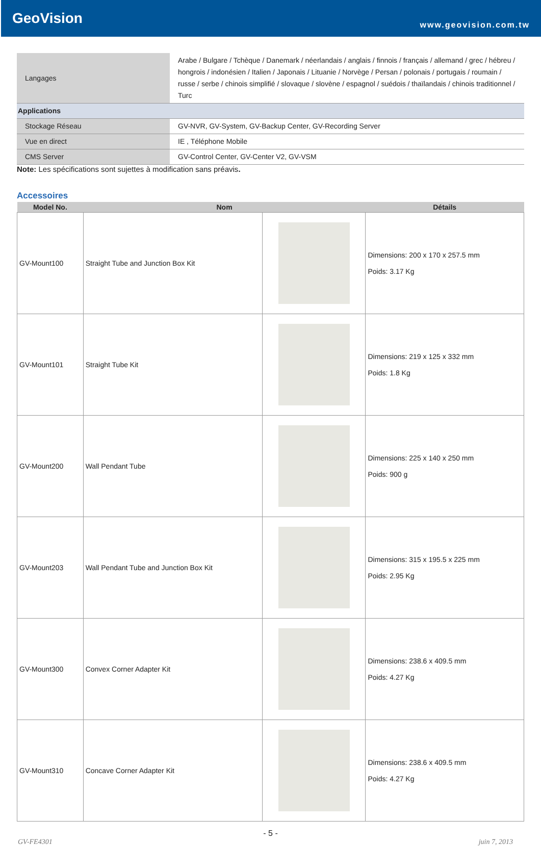GeoVision
www.geovision.com.tw
| Langages | Arabe / Bulgare / Tchèque / Danemark / néerlandais / anglais / finnois / français / allemand / grec / hébreu / hongrois / indonésien / Italien / Japonais / Lituanie / Norvège / Persan / polonais / portugais / roumain / russe / serbe / chinois simplifié / slovaque / slovène / espagnol / suédois / thaïlandais / chinois traditionnel / Turc |
| Applications | |
| Stockage Réseau | GV-NVR, GV-System, GV-Backup Center, GV-Recording Server |
| Vue en direct | IE , Téléphone Mobile |
| CMS Server | GV-Control Center, GV-Center V2, GV-VSM |
Note: Les spécifications sont sujettes à modification sans préavis.
Accessoires
| Model No. | Nom | | Détails |
| --- | --- | --- | --- |
| GV-Mount100 | Straight Tube and Junction Box Kit | | Dimensions: 200 x 170 x 257.5 mm Poids: 3.17 Kg |
| GV-Mount101 | Straight Tube Kit | | Dimensions: 219 x 125 x 332 mm Poids: 1.8 Kg |
| GV-Mount200 | Wall Pendant Tube | | Dimensions: 225 x 140 x 250 mm Poids: 900 g |
| GV-Mount203 | Wall Pendant Tube and Junction Box Kit | | Dimensions: 315 x 195.5 x 225 mm Poids: 2.95 Kg |
| GV-Mount300 | Convex Corner Adapter Kit | | Dimensions: 238.6 x 409.5 mm Poids: 4.27 Kg |
| GV-Mount310 | Concave Corner Adapter Kit | | Dimensions: 238.6 x 409.5 mm Poids: 4.27 Kg |
- 5 -
GV-FE4301 juin 7, 2013